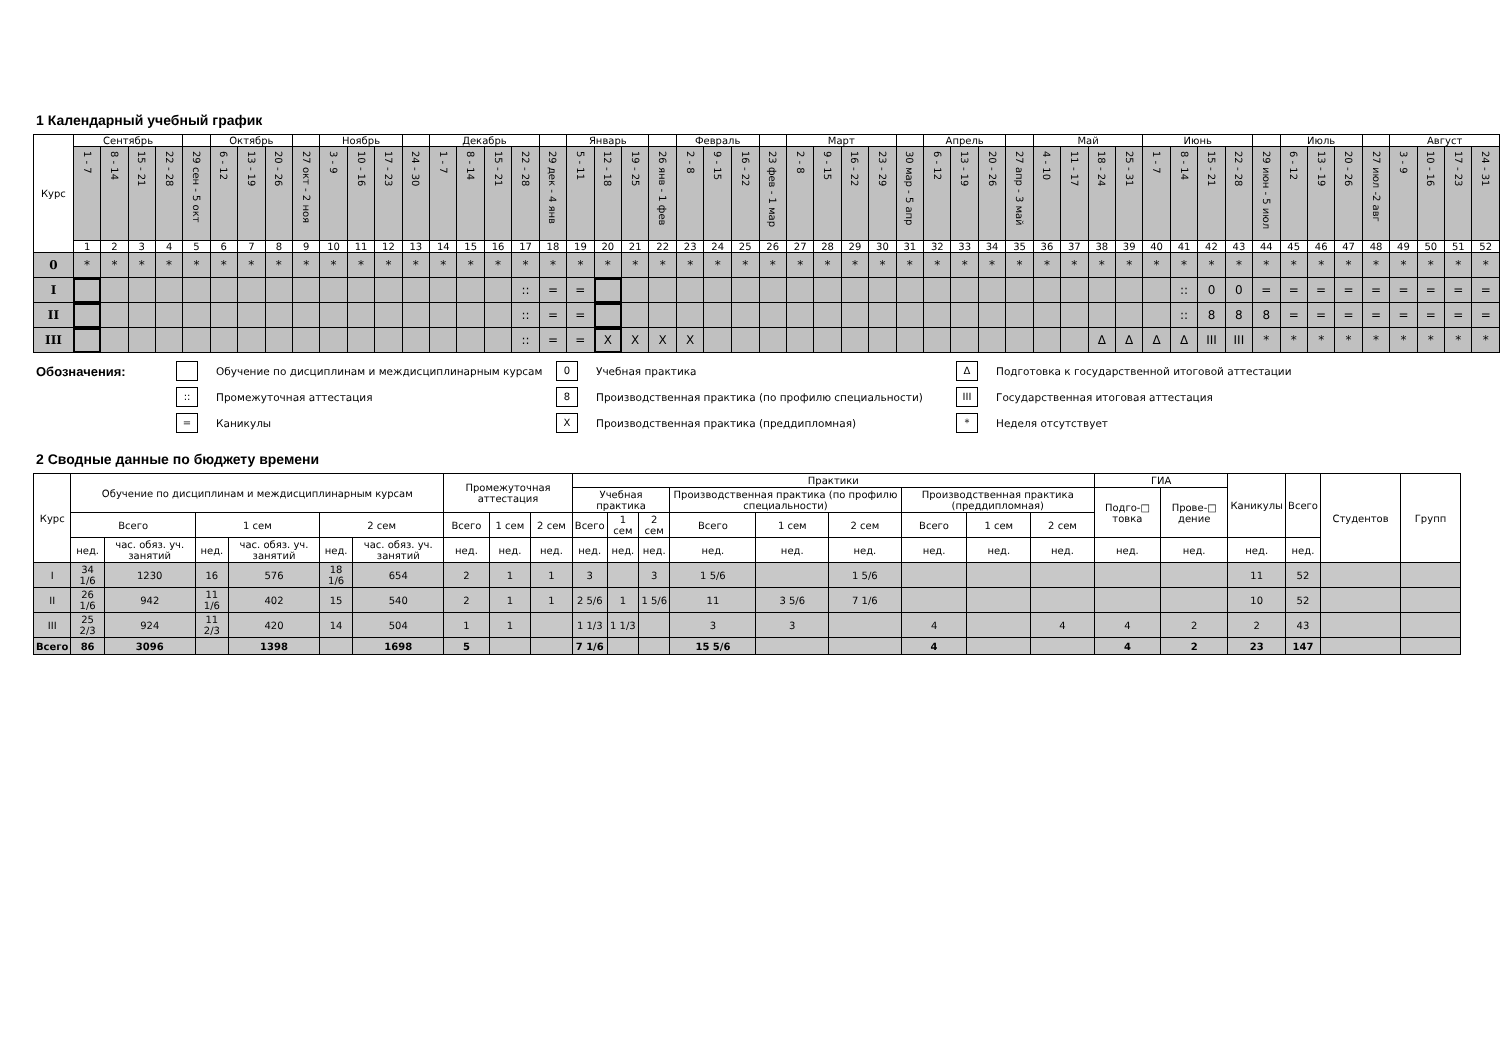1 Календарный учебный график
| Курс | Сентябрь | | | | | Октябрь | | | | Ноябрь | | | | Декабрь | | | | | Январь | | | | Февраль | | | | Март | | | | | Апрель | | | | Май | | | | Июнь | | | | | Июль | | | | Август | | | |
| | 1 - 7 | 8 - 14 | 15 - 21 | 22 - 28 | 29 сен - 5 окт | 6 - 12 | 13 - 19 | 20 - 26 | 27 окт - 2 ноя | 3 - 9 | 10 - 16 | 17 - 23 | 24 - 30 | 1 - 7 | 8 - 14 | 15 - 21 | 22 - 28 | 29 дек - 4 янв | 5 - 11 | 12 - 18 | 19 - 25 | 26 янв - 1 фев | 2 - 8 | 9 - 15 | 16 - 22 | 23 фев - 1 мар | 2 - 8 | 9 - 15 | 16 - 22 | 23 - 29 | 30 мар - 5 апр | 6 - 12 | 13 - 19 | 20 - 26 | 27 апр - 3 май | 4 - 10 | 11 - 17 | 18 - 24 | 25 - 31 | 1 - 7 | 8 - 14 | 15 - 21 | 22 - 28 | 29 июн - 5 июл | 6 - 12 | 13 - 19 | 20 - 26 | 27 июл -2 авг | 3 - 9 | 10 - 16 | 17 - 23 | 24 - 31 |
| | 1 | 2 | 3 | 4 | 5 | 6 | 7 | 8 | 9 | 10 | 11 | 12 | 13 | 14 | 15 | 16 | 17 | 18 | 19 | 20 | 21 | 22 | 23 | 24 | 25 | 26 | 27 | 28 | 29 | 30 | 31 | 32 | 33 | 34 | 35 | 36 | 37 | 38 | 39 | 40 | 41 | 42 | 43 | 44 | 45 | 46 | 47 | 48 | 49 | 50 | 51 | 52 |
| 0 | * | * | * | * | * | * | * | * | * | * | * | * | * | * | * | * | * | * | * | * | * | * | * | * | * | * | * | * | * | * | * | * | * | * | * | * | * | * | * | * | * | * | * | * | * | * | * | * | * | * | * | * |
| I | | | | | | | | | | | | | | | | | :: | = | = | | | | | | | | | | | | | | | | | | | | | | :: | 0 | 0 | = | = | = | = | = | = | = | = | = |
| II | | | | | | | | | | | | | | | | | :: | = | = | | | | | | | | | | | | | | | | | | | | | | :: | 8 | 8 | 8 | = | = | = | = | = | = | = | = |
| III | | | | | | | | | | | | | | | | | :: | = | = | X | X | X | X | | | | | | | | | | | | | | | Δ | Δ | Δ | Δ | III | III | * | * | * | * | * | * | * | * | * |
Обозначения:
Обучение по дисциплинам и междисциплинарным курсам
0
Учебная практика
Δ
Подготовка к государственной итоговой аттестации
::
Промежуточная аттестация
8
Производственная практика (по профилю специальности)
III
Государственная итоговая аттестация
=
Каникулы
X
Производственная практика (преддипломная)
*
Неделя отсутствует
2 Сводные данные по бюджету времени
| Курс | Обучение по дисциплинам и междисциплинарным курсам | | | | | | Промежуточная аттестация | | | Практики | | | | | | | | | ГИА | | Каникулы | Всего | Студентов | Групп |
| --- | --- | --- | --- | --- | --- | --- | --- | --- | --- | --- | --- | --- | --- | --- | --- | --- | --- | --- | --- | --- | --- | --- | --- | --- |
| | | | | | | | | | | Учебная практика | | | Производственная практика (по профилю специальности) | | | Производственная практика (преддипломная) | | | Подго-□ товка | Прове-□ дение | | | | |
| | Всего | | 1 сем | | 2 сем | | Всего | 1 сем | 2 сем | Всего | 1 сем | 2 сем | Всего | 1 сем | 2 сем | Всего | 1 сем | 2 сем | | | | | | |
| | нед. | час. обяз. уч. занятий | нед. | час. обяз. уч. занятий | нед. | час. обяз. уч. занятий | нед. | нед. | нед. | нед. | нед. | нед. | нед. | нед. | нед. | нед. | нед. | нед. | нед. | нед. | нед. | нед. | | |
| I | 34 1/6 | 1230 | 16 | 576 | 18 1/6 | 654 | 2 | 1 | 1 | 3 | | 3 | 1 5/6 | | 1 5/6 | | | | | | 11 | 52 | | |
| II | 26 1/6 | 942 | 11 1/6 | 402 | 15 | 540 | 2 | 1 | 1 | 2 5/6 | 1 | 1 5/6 | 11 | 3 5/6 | 7 1/6 | | | | | | 10 | 52 | | |
| III | 25 2/3 | 924 | 11 2/3 | 420 | 14 | 504 | 1 | 1 | | 1 1/3 | 1 1/3 | | 3 | 3 | | 4 | | 4 | 4 | 2 | 2 | 43 | | |
| Всего | 86 | 3096 | | 1398 | | 1698 | 5 | | | 7 1/6 | | | 15 5/6 | | | 4 | | | 4 | 2 | 23 | 147 | | |